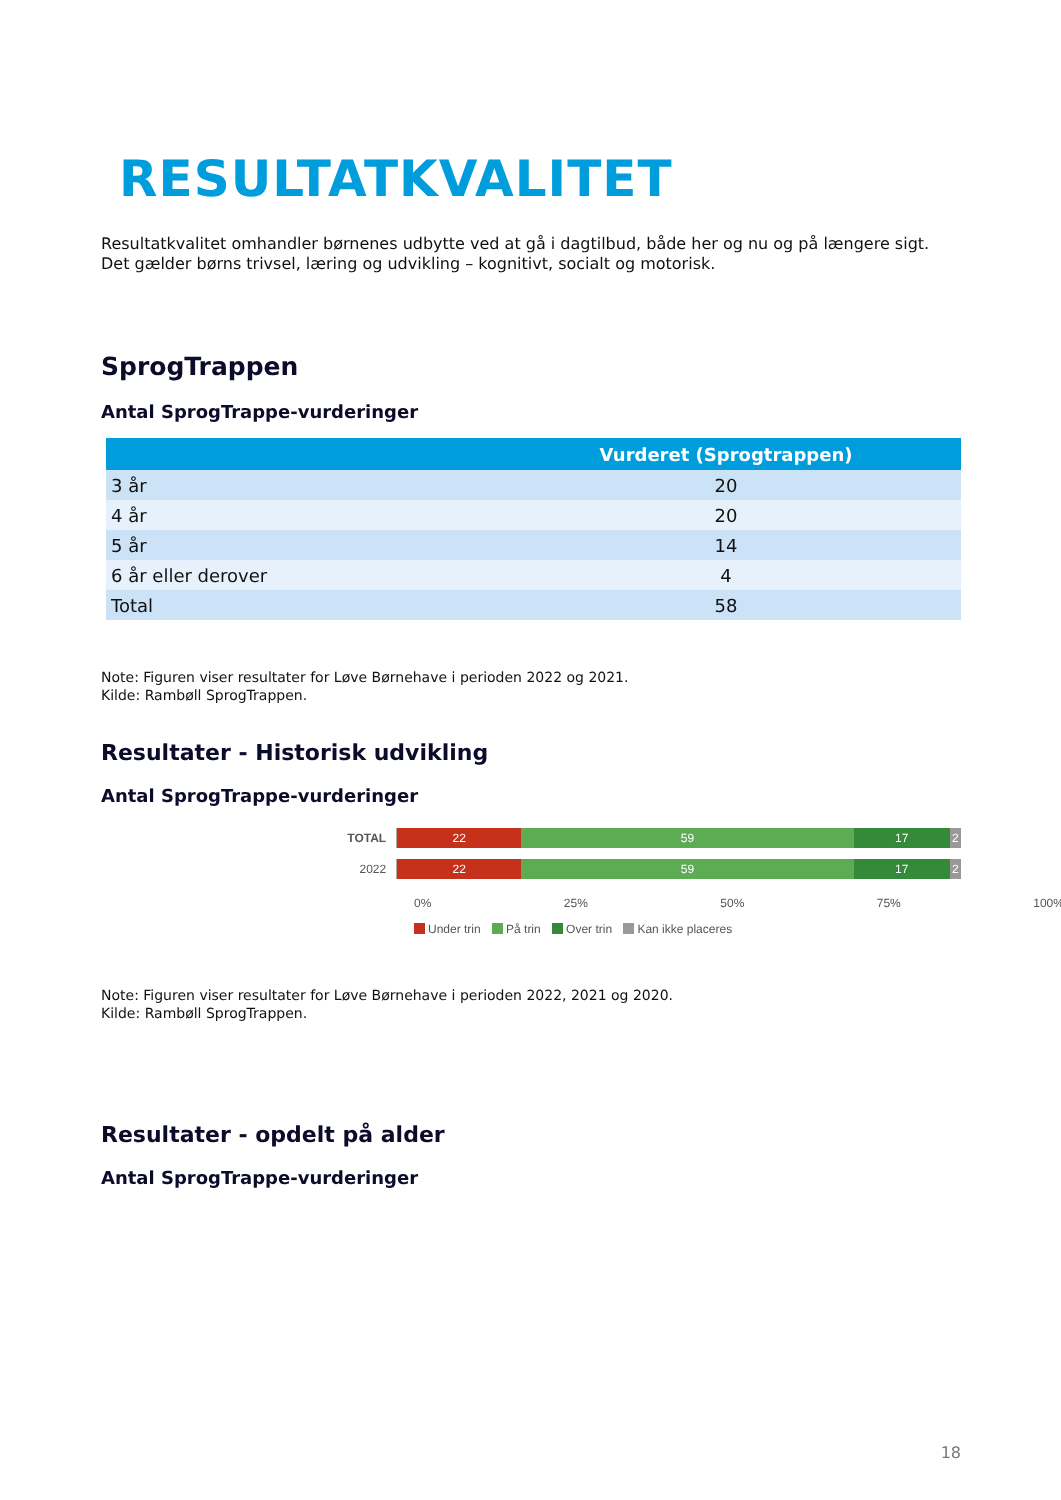RESULTATKVALITET
Resultatkvalitet omhandler børnenes udbytte ved at gå i dagtilbud, både her og nu og på længere sigt.
Det gælder børns trivsel, læring og udvikling – kognitivt, socialt og motorisk.
SprogTrappen
Antal SprogTrappe-vurderinger
| | Vurderet (Sprogtrappen) |
| --- | --- |
| 3 år | 20 |
| 4 år | 20 |
| 5 år | 14 |
| 6 år eller derover | 4 |
| Total | 58 |
Note: Figuren viser resultater for Løve Børnehave i perioden 2022 og 2021.
Kilde: Rambøll SprogTrappen.
Resultater - Historisk udvikling
Antal SprogTrappe-vurderinger
TOTAL
22 59 17 2
2022
22 59 17 2
0% 25% 50% 75% 100%
Under trin På trin Over trin Kan ikke placeres
Note: Figuren viser resultater for Løve Børnehave i perioden 2022, 2021 og 2020.
Kilde: Rambøll SprogTrappen.
Resultater - opdelt på alder
Antal SprogTrappe-vurderinger
18